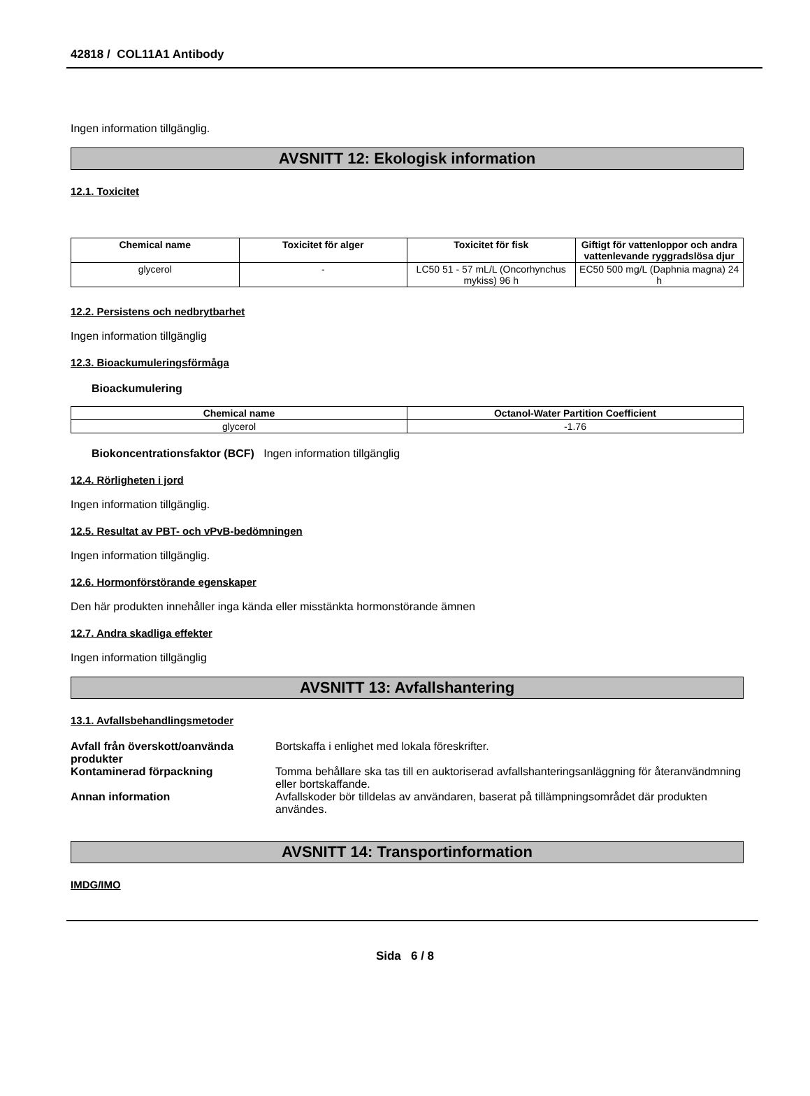42818 / COL11A1 Antibody
Ingen information tillgänglig.
AVSNITT 12: Ekologisk information
12.1. Toxicitet
| Chemical name | Toxicitet för alger | Toxicitet för fisk | Giftigt för vattenloppor och andra vattenlevande ryggradslösa djur |
| --- | --- | --- | --- |
| glycerol | - | LC50 51 - 57 mL/L (Oncorhynchus mykiss) 96 h | EC50 500 mg/L (Daphnia magna) 24 h |
12.2. Persistens och nedbrytbarhet
Ingen information tillgänglig
12.3. Bioackumuleringsförmåga
Bioackumulering
| Chemical name | Octanol-Water Partition Coefficient |
| --- | --- |
| glycerol | -1.76 |
Biokoncentrationsfaktor (BCF) Ingen information tillgänglig
12.4. Rörligheten i jord
Ingen information tillgänglig.
12.5. Resultat av PBT- och vPvB-bedömningen
Ingen information tillgänglig.
12.6. Hormonförstörande egenskaper
Den här produkten innehåller inga kända eller misstänkta hormonstörande ämnen
12.7. Andra skadliga effekter
Ingen information tillgänglig
AVSNITT 13: Avfallshantering
13.1. Avfallsbehandlingsmetoder
Avfall från överskott/oanvända produkter Bortskaffa i enlighet med lokala föreskrifter.
Kontaminerad förpackning Tomma behållare ska tas till en auktoriserad avfallshanteringsanläggning för återanvändmning eller bortskaffande.
Annan information Avfallskoder bör tilldelas av användaren, baserat på tillämpningsområdet där produkten användes.
AVSNITT 14: Transportinformation
IMDG/IMO
Sida 6 / 8